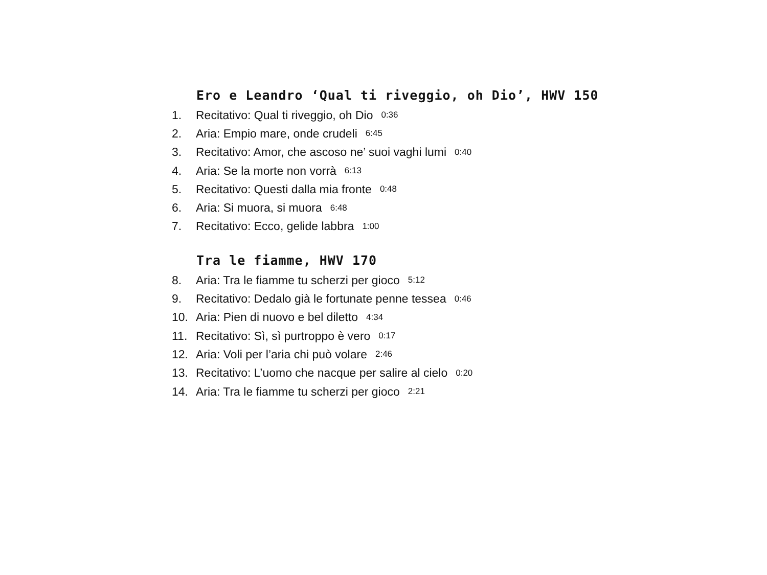Ero e Leandro ‘Qual ti riveggio, oh Dio’, HWV 150
1. Recitativo: Qual ti riveggio, oh Dio 0:36
2. Aria: Empio mare, onde crudeli 6:45
3. Recitativo: Amor, che ascoso ne’ suoi vaghi lumi 0:40
4. Aria: Se la morte non vorrà 6:13
5. Recitativo: Questi dalla mia fronte 0:48
6. Aria: Si muora, si muora 6:48
7. Recitativo: Ecco, gelide labbra 1:00
Tra le fiamme, HWV 170
8. Aria: Tra le fiamme tu scherzi per gioco 5:12
9. Recitativo: Dedalo già le fortunate penne tessea 0:46
10. Aria: Pien di nuovo e bel diletto 4:34
11. Recitativo: Sì, sì purtroppo è vero 0:17
12. Aria: Voli per l’aria chi può volare 2:46
13. Recitativo: L’uomo che nacque per salire al cielo 0:20
14. Aria: Tra le fiamme tu scherzi per gioco 2:21